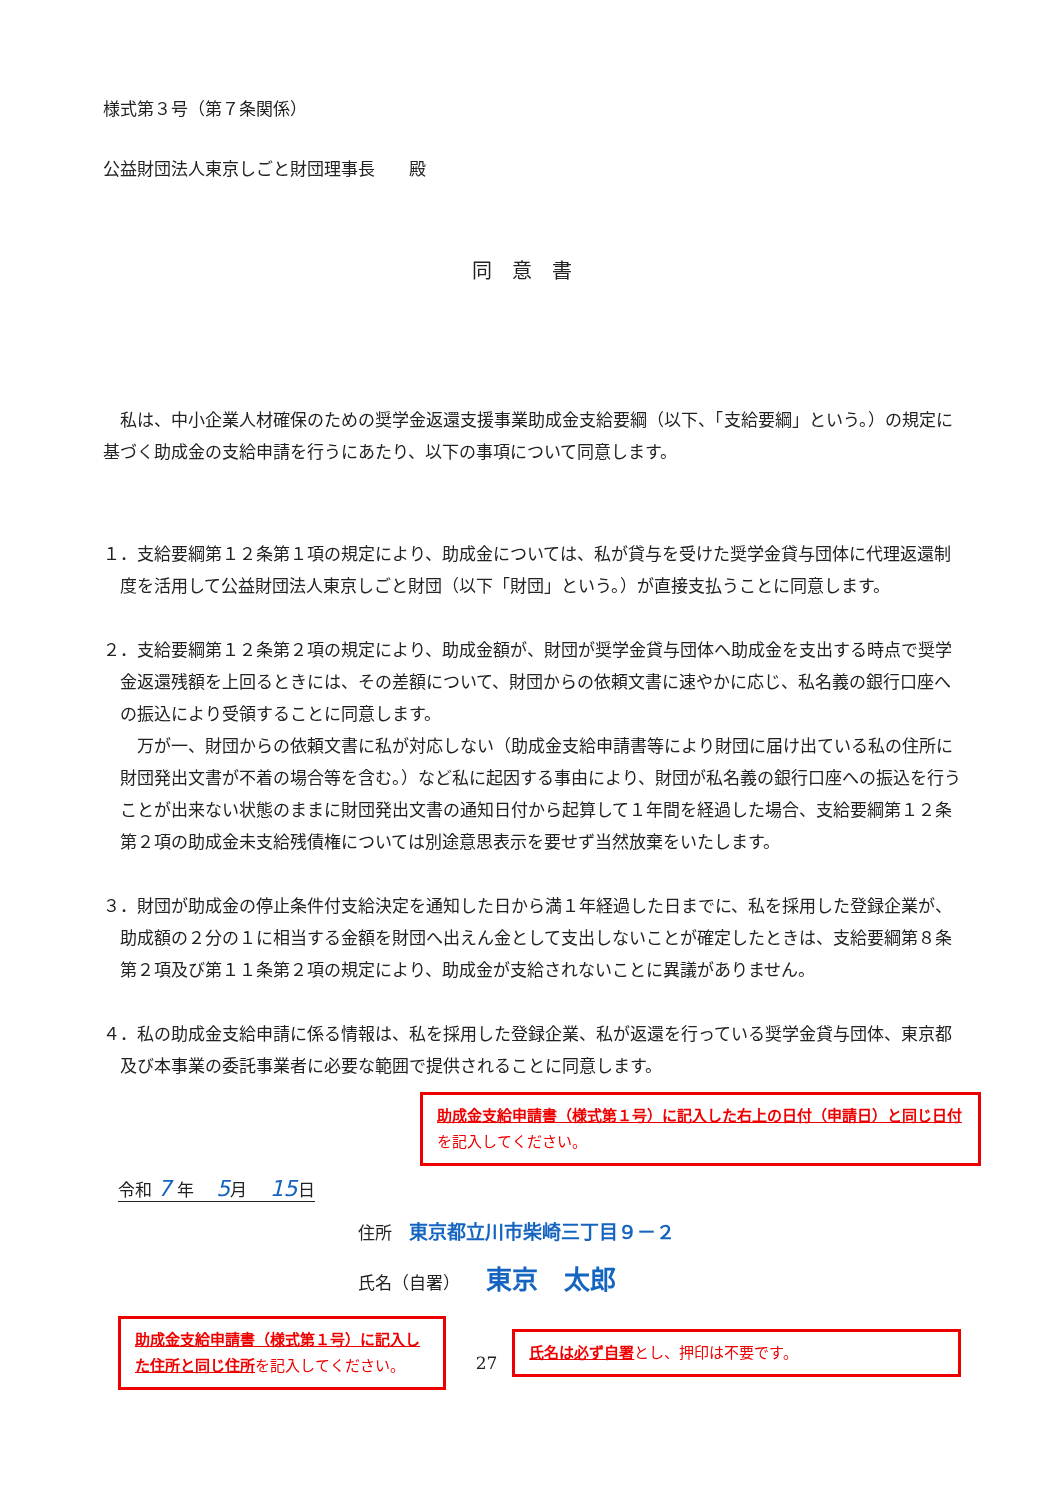様式第３号（第７条関係）
公益財団法人東京しごと財団理事長　　殿
同意書
私は、中小企業人材確保のための奨学金返還支援事業助成金支給要綱（以下、「支給要綱」という。）の規定に基づく助成金の支給申請を行うにあたり、以下の事項について同意します。
１．支給要綱第１２条第１項の規定により、助成金については、私が貸与を受けた奨学金貸与団体に代理返還制度を活用して公益財団法人東京しごと財団（以下「財団」という。）が直接支払うことに同意します。
２．支給要綱第１２条第２項の規定により、助成金額が、財団が奨学金貸与団体へ助成金を支出する時点で奨学金返還残額を上回るときには、その差額について、財団からの依頼文書に速やかに応じ、私名義の銀行口座への振込により受領することに同意します。
万が一、財団からの依頼文書に私が対応しない（助成金支給申請書等により財団に届け出ている私の住所に財団発出文書が不着の場合等を含む。）など私に起因する事由により、財団が私名義の銀行口座への振込を行うことが出来ない状態のままに財団発出文書の通知日付から起算して１年間を経過した場合、支給要綱第１２条第２項の助成金未支給残債権については別途意思表示を要せず当然放棄をいたします。
３．財団が助成金の停止条件付支給決定を通知した日から満１年経過した日までに、私を採用した登録企業が、助成額の２分の１に相当する金額を財団へ出えん金として支出しないことが確定したときは、支給要綱第８条第２項及び第１１条第２項の規定により、助成金が支給されないことに異議がありません。
４．私の助成金支給申請に係る情報は、私を採用した登録企業、私が返還を行っている奨学金貸与団体、東京都及び本事業の委託事業者に必要な範囲で提供されることに同意します。
助成金支給申請書（様式第１号）に記入した右上の日付（申請日）と同じ日付を記入してください。
令和 7 年　 5月　 15日
住所　東京都立川市柴崎三丁目９－２
氏名（自署）　　東京　太郎
助成金支給申請書（様式第１号）に記入した住所と同じ住所を記入してください。
27
氏名は必ず自署とし、押印は不要です。